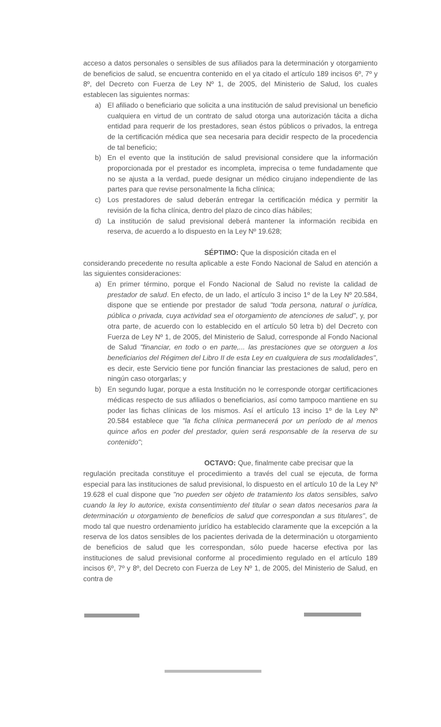acceso a datos personales o sensibles de sus afiliados para la determinación y otorgamiento de beneficios de salud, se encuentra contenido en el ya citado el artículo 189 incisos 6º, 7º y 8º, del Decreto con Fuerza de Ley Nº 1, de 2005, del Ministerio de Salud, los cuales establecen las siguientes normas:
a) El afiliado o beneficiario que solicita a una institución de salud previsional un beneficio cualquiera en virtud de un contrato de salud otorga una autorización tácita a dicha entidad para requerir de los prestadores, sean éstos públicos o privados, la entrega de la certificación médica que sea necesaria para decidir respecto de la procedencia de tal beneficio;
b) En el evento que la institución de salud previsional considere que la información proporcionada por el prestador es incompleta, imprecisa o teme fundadamente que no se ajusta a la verdad, puede designar un médico cirujano independiente de las partes para que revise personalmente la ficha clínica;
c) Los prestadores de salud deberán entregar la certificación médica y permitir la revisión de la ficha clínica, dentro del plazo de cinco días hábiles;
d) La institución de salud previsional deberá mantener la información recibida en reserva, de acuerdo a lo dispuesto en la Ley Nº 19.628;
SÉPTIMO: Que la disposición citada en el
considerando precedente no resulta aplicable a este Fondo Nacional de Salud en atención a las siguientes consideraciones:
a) En primer término, porque el Fondo Nacional de Salud no reviste la calidad de prestador de salud. En efecto, de un lado, el artículo 3 inciso 1º de la Ley Nº 20.584, dispone que se entiende por prestador de salud "toda persona, natural o jurídica, pública o privada, cuya actividad sea el otorgamiento de atenciones de salud", y, por otra parte, de acuerdo con lo establecido en el artículo 50 letra b) del Decreto con Fuerza de Ley Nº 1, de 2005, del Ministerio de Salud, corresponde al Fondo Nacional de Salud "financiar, en todo o en parte,... las prestaciones que se otorguen a los beneficiarios del Régimen del Libro II de esta Ley en cualquiera de sus modalidades", es decir, este Servicio tiene por función financiar las prestaciones de salud, pero en ningún caso otorgarlas; y
b) En segundo lugar, porque a esta Institución no le corresponde otorgar certificaciones médicas respecto de sus afiliados o beneficiarios, así como tampoco mantiene en su poder las fichas clínicas de los mismos. Así el artículo 13 inciso 1º de la Ley Nº 20.584 establece que "la ficha clínica permanecerá por un período de al menos quince años en poder del prestador, quien será responsable de la reserva de su contenido";
OCTAVO: Que, finalmente cabe precisar que la
regulación precitada constituye el procedimiento a través del cual se ejecuta, de forma especial para las instituciones de salud previsional, lo dispuesto en el artículo 10 de la Ley Nº 19.628 el cual dispone que "no pueden ser objeto de tratamiento los datos sensibles, salvo cuando la ley lo autorice, exista consentimiento del titular o sean datos necesarios para la determinación u otorgamiento de beneficios de salud que correspondan a sus titulares", de modo tal que nuestro ordenamiento jurídico ha establecido claramente que la excepción a la reserva de los datos sensibles de los pacientes derivada de la determinación u otorgamiento de beneficios de salud que les correspondan, sólo puede hacerse efectiva por las instituciones de salud previsional conforme al procedimiento regulado en el artículo 189 incisos 6º, 7º y 8º, del Decreto con Fuerza de Ley Nº 1, de 2005, del Ministerio de Salud, en contra de